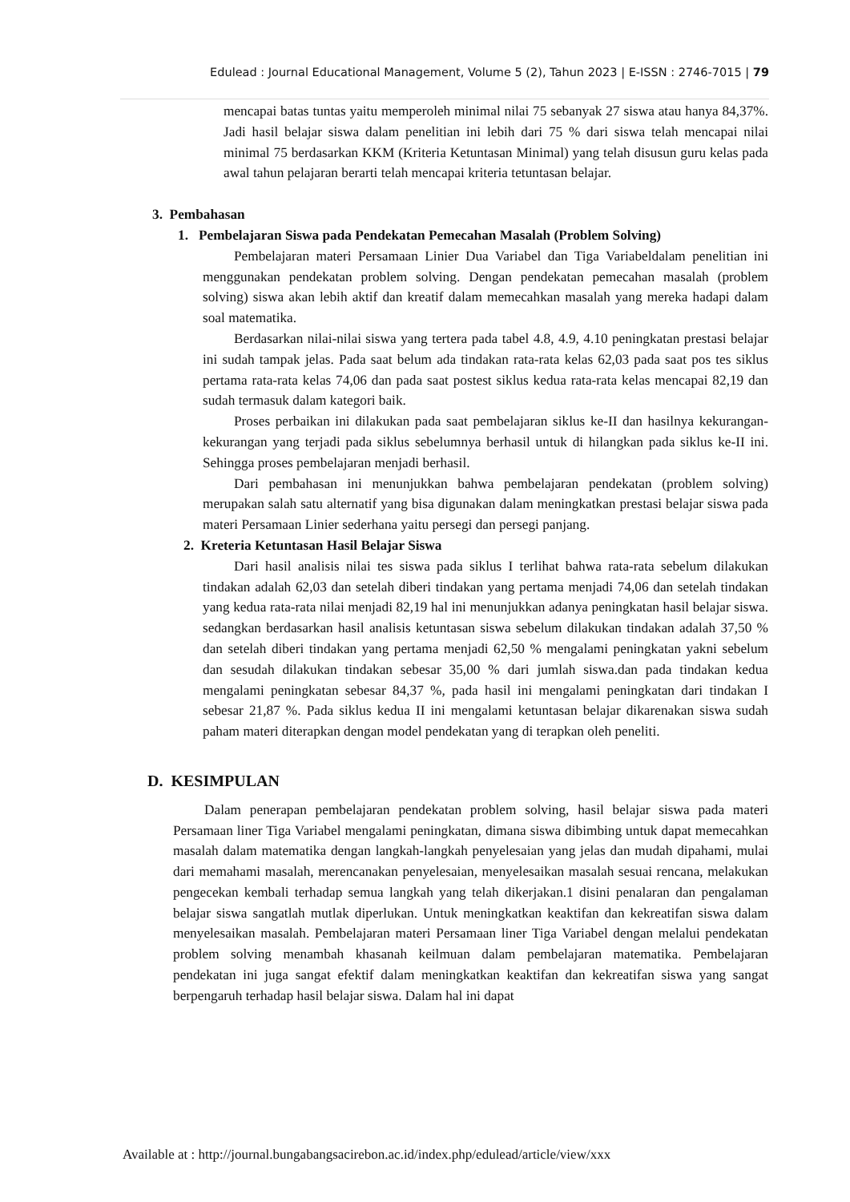Edulead : Journal Educational Management, Volume 5 (2), Tahun 2023 | E-ISSN : 2746-7015 | 79
mencapai batas tuntas yaitu memperoleh minimal nilai 75 sebanyak 27 siswa atau hanya 84,37%. Jadi hasil belajar siswa dalam penelitian ini lebih dari 75 % dari siswa telah mencapai nilai minimal 75 berdasarkan KKM (Kriteria Ketuntasan Minimal) yang telah disusun guru kelas pada awal tahun pelajaran berarti telah mencapai kriteria tetuntasan belajar.
3. Pembahasan
1. Pembelajaran Siswa pada Pendekatan Pemecahan Masalah (Problem Solving)
Pembelajaran materi Persamaan Linier Dua Variabel dan Tiga Variabeldalam penelitian ini menggunakan pendekatan problem solving. Dengan pendekatan pemecahan masalah (problem solving) siswa akan lebih aktif dan kreatif dalam memecahkan masalah yang mereka hadapi dalam soal matematika.
Berdasarkan nilai-nilai siswa yang tertera pada tabel 4.8, 4.9, 4.10 peningkatan prestasi belajar ini sudah tampak jelas. Pada saat belum ada tindakan rata-rata kelas 62,03 pada saat pos tes siklus pertama rata-rata kelas 74,06 dan pada saat postest siklus kedua rata-rata kelas mencapai 82,19 dan sudah termasuk dalam kategori baik.
Proses perbaikan ini dilakukan pada saat pembelajaran siklus ke-II dan hasilnya kekurangan-kekurangan yang terjadi pada siklus sebelumnya berhasil untuk di hilangkan pada siklus ke-II ini. Sehingga proses pembelajaran menjadi berhasil.
Dari pembahasan ini menunjukkan bahwa pembelajaran pendekatan (problem solving) merupakan salah satu alternatif yang bisa digunakan dalam meningkatkan prestasi belajar siswa pada materi Persamaan Linier sederhana yaitu persegi dan persegi panjang.
2. Kreteria Ketuntasan Hasil Belajar Siswa
Dari hasil analisis nilai tes siswa pada siklus I terlihat bahwa rata-rata sebelum dilakukan tindakan adalah 62,03 dan setelah diberi tindakan yang pertama menjadi 74,06 dan setelah tindakan yang kedua rata-rata nilai menjadi 82,19 hal ini menunjukkan adanya peningkatan hasil belajar siswa. sedangkan berdasarkan hasil analisis ketuntasan siswa sebelum dilakukan tindakan adalah 37,50 % dan setelah diberi tindakan yang pertama menjadi 62,50 % mengalami peningkatan yakni sebelum dan sesudah dilakukan tindakan sebesar 35,00 % dari jumlah siswa.dan pada tindakan kedua mengalami peningkatan sebesar 84,37 %, pada hasil ini mengalami peningkatan dari tindakan I sebesar 21,87 %. Pada siklus kedua II ini mengalami ketuntasan belajar dikarenakan siswa sudah paham materi diterapkan dengan model pendekatan yang di terapkan oleh peneliti.
D. KESIMPULAN
Dalam penerapan pembelajaran pendekatan problem solving, hasil belajar siswa pada materi Persamaan liner Tiga Variabel mengalami peningkatan, dimana siswa dibimbing untuk dapat memecahkan masalah dalam matematika dengan langkah-langkah penyelesaian yang jelas dan mudah dipahami, mulai dari memahami masalah, merencanakan penyelesaian, menyelesaikan masalah sesuai rencana, melakukan pengecekan kembali terhadap semua langkah yang telah dikerjakan.1 disini penalaran dan pengalaman belajar siswa sangatlah mutlak diperlukan. Untuk meningkatkan keaktifan dan kekreatifan siswa dalam menyelesaikan masalah. Pembelajaran materi Persamaan liner Tiga Variabel dengan melalui pendekatan problem solving menambah khasanah keilmuan dalam pembelajaran matematika. Pembelajaran pendekatan ini juga sangat efektif dalam meningkatkan keaktifan dan kekreatifan siswa yang sangat berpengaruh terhadap hasil belajar siswa. Dalam hal ini dapat
Available at : http://journal.bungabangsacirebon.ac.id/index.php/edulead/article/view/xxx